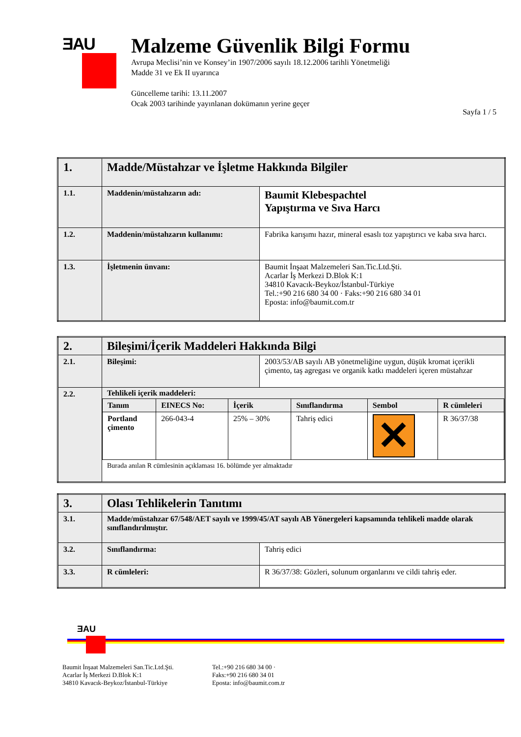ƎAU
Malzeme Güvenlik Bilgi Formu
Avrupa Meclisi’nin ve Konsey’in 1907/2006 sayılı 18.12.2006 tarihli Yönetmeliği
Madde 31 ve Ek II uyarınca
Güncelleme tarihi: 13.11.2007
Ocak 2003 tarihinde yayınlanan dokümanın yerine geçer
Sayfa 1 / 5
| 1. | Madde/Müstahzar ve İşletme Hakkında Bilgiler | |
| 1.1. | Maddenin/müstahzarın adı: | Baumit Klebespachtel Yapıştırma ve Sıva Harcı |
| 1.2. | Maddenin/müstahzarın kullanımı: | Fabrika karışımı hazır, mineral esaslı toz yapıştırıcı ve kaba sıva harcı. |
| 1.3. | İşletmenin ünvanı: | Baumit İnşaat Malzemeleri San.Tic.Ltd.Şti. Acarlar İş Merkezi D.Blok K:1 34810 Kavacık-Beykoz/İstanbul-Türkiye Tel.:+90 216 680 34 00 · Faks:+90 216 680 34 01 Eposta: info@baumit.com.tr |
| 2. | Bileşimi/İçerik Maddeleri Hakkında Bilgi | |
| 2.1. | Bileşimi: | 2003/53/AB sayılı AB yönetmeliğine uygun, düşük kromat içerikli çimento, taş agregası ve organik katkı maddeleri içeren müstahzar |
| 2.2. | Tehlikeli içerik maddeleri: / Tanım / EINECS No: / İçerik / Sınıflandırma / Sembol / R cümleleri / / Portland çimento / 266-043-4 / 25% – 30% / Tahriş edici / ✕ / R 36/37/38 / Burada anılan R cümlesinin açıklaması 16. bölümde yer almaktadır | |
| 3. | Olası Tehlikelerin Tanıtımı | |
| 3.1. | Madde/müstahzar 67/548/AET sayılı ve 1999/45/AT sayılı AB Yönergeleri kapsamında tehlikeli madde olarak sınıflandırılmıştır. | |
| 3.2. | Sınıflandırma: | Tahriş edici |
| 3.3. | R cümleleri: | R 36/37/38: Gözleri, solunum organlarını ve cildi tahriş eder. |
ƎAU
Baumit İnşaat Malzemeleri San.Tic.Ltd.Şti.
Acarlar İş Merkezi D.Blok K:1
34810 Kavacık-Beykoz/İstanbul-Türkiye
Tel.:+90 216 680 34 00 ·
Faks:+90 216 680 34 01
Eposta: info@baumit.com.tr